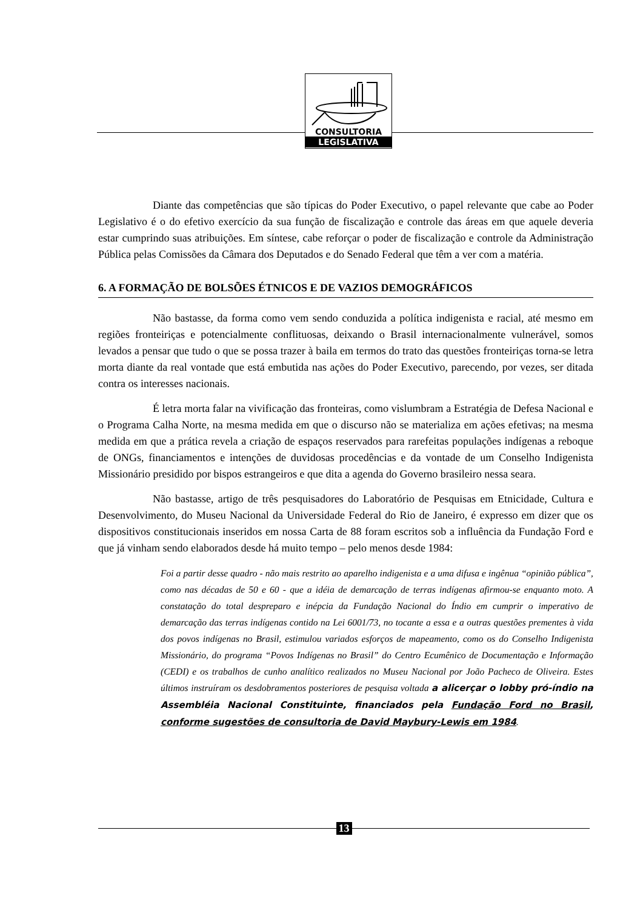CONSULTORIA
LEGISLATIVA
Diante das competências que são típicas do Poder Executivo, o papel relevante que cabe ao Poder Legislativo é o do efetivo exercício da sua função de fiscalização e controle das áreas em que aquele deveria estar cumprindo suas atribuições. Em síntese, cabe reforçar o poder de fiscalização e controle da Administração Pública pelas Comissões da Câmara dos Deputados e do Senado Federal que têm a ver com a matéria.
6. A FORMAÇÃO DE BOLSÕES ÉTNICOS E DE VAZIOS DEMOGRÁFICOS
Não bastasse, da forma como vem sendo conduzida a política indigenista e racial, até mesmo em regiões fronteiriças e potencialmente conflituosas, deixando o Brasil internacionalmente vulnerável, somos levados a pensar que tudo o que se possa trazer à baila em termos do trato das questões fronteiriças torna-se letra morta diante da real vontade que está embutida nas ações do Poder Executivo, parecendo, por vezes, ser ditada contra os interesses nacionais.
É letra morta falar na vivificação das fronteiras, como vislumbram a Estratégia de Defesa Nacional e o Programa Calha Norte, na mesma medida em que o discurso não se materializa em ações efetivas; na mesma medida em que a prática revela a criação de espaços reservados para rarefeitas populações indígenas a reboque de ONGs, financiamentos e intenções de duvidosas procedências e da vontade de um Conselho Indigenista Missionário presidido por bispos estrangeiros e que dita a agenda do Governo brasileiro nessa seara.
Não bastasse, artigo de três pesquisadores do Laboratório de Pesquisas em Etnicidade, Cultura e Desenvolvimento, do Museu Nacional da Universidade Federal do Rio de Janeiro, é expresso em dizer que os dispositivos constitucionais inseridos em nossa Carta de 88 foram escritos sob a influência da Fundação Ford e que já vinham sendo elaborados desde há muito tempo – pelo menos desde 1984:
Foi a partir desse quadro - não mais restrito ao aparelho indigenista e a uma difusa e ingênua “opinião pública”, como nas décadas de 50 e 60 - que a idéia de demarcação de terras indígenas afirmou-se enquanto moto. A constatação do total despreparo e inépcia da Fundação Nacional do Índio em cumprir o imperativo de demarcação das terras indígenas contido na Lei 6001/73, no tocante a essa e a outras questões prementes à vida dos povos indígenas no Brasil, estimulou variados esforços de mapeamento, como os do Conselho Indigenista Missionário, do programa “Povos Indígenas no Brasil” do Centro Ecumênico de Documentação e Informação (CEDI) e os trabalhos de cunho analítico realizados no Museu Nacional por João Pacheco de Oliveira. Estes últimos instruíram os desdobramentos posteriores de pesquisa voltada a alicerçar o lobby pró-índio na Assembléia Nacional Constituinte, financiados pela Fundação Ford no Brasil, conforme sugestões de consultoria de David Maybury-Lewis em 1984.
13